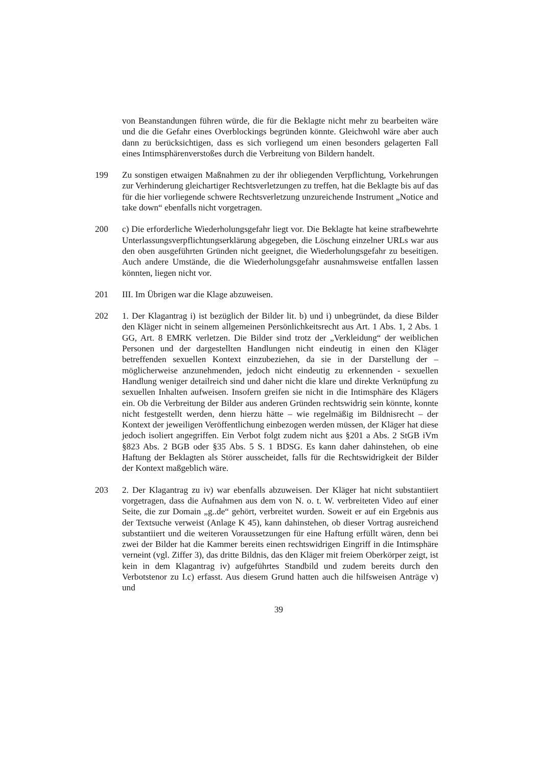von Beanstandungen führen würde, die für die Beklagte nicht mehr zu bearbeiten wäre und die die Gefahr eines Overblockings begründen könnte. Gleichwohl wäre aber auch dann zu berücksichtigen, dass es sich vorliegend um einen besonders gelagerten Fall eines Intimsphärenverstoßes durch die Verbreitung von Bildern handelt.
199 Zu sonstigen etwaigen Maßnahmen zu der ihr obliegenden Verpflichtung, Vorkehrungen zur Verhinderung gleichartiger Rechtsverletzungen zu treffen, hat die Beklagte bis auf das für die hier vorliegende schwere Rechtsverletzung unzureichende Instrument „Notice and take down“ ebenfalls nicht vorgetragen.
200 c) Die erforderliche Wiederholungsgefahr liegt vor. Die Beklagte hat keine strafbewehrte Unterlassungsverpflichtungserklärung abgegeben, die Löschung einzelner URLs war aus den oben ausgeführten Gründen nicht geeignet, die Wiederholungsgefahr zu beseitigen. Auch andere Umstände, die die Wiederholungsgefahr ausnahmsweise entfallen lassen könnten, liegen nicht vor.
201 III. Im Übrigen war die Klage abzuweisen.
202 1. Der Klagantrag i) ist bezüglich der Bilder lit. b) und i) unbegründet, da diese Bilder den Kläger nicht in seinem allgemeinen Persönlichkeitsrecht aus Art. 1 Abs. 1, 2 Abs. 1 GG, Art. 8 EMRK verletzen. Die Bilder sind trotz der „Verkleidung“ der weiblichen Personen und der dargestellten Handlungen nicht eindeutig in einen den Kläger betreffenden sexuellen Kontext einzubeziehen, da sie in der Darstellung der – möglicherweise anzunehmenden, jedoch nicht eindeutig zu erkennenden - sexuellen Handlung weniger detailreich sind und daher nicht die klare und direkte Verknüpfung zu sexuellen Inhalten aufweisen. Insofern greifen sie nicht in die Intimsphäre des Klägers ein. Ob die Verbreitung der Bilder aus anderen Gründen rechtswidrig sein könnte, konnte nicht festgestellt werden, denn hierzu hätte – wie regelmäßig im Bildnisrecht – der Kontext der jeweiligen Veröffentlichung einbezogen werden müssen, der Kläger hat diese jedoch isoliert angegriffen. Ein Verbot folgt zudem nicht aus §201 a Abs. 2 StGB iVm §823 Abs. 2 BGB oder §35 Abs. 5 S. 1 BDSG. Es kann daher dahinstehen, ob eine Haftung der Beklagten als Störer ausscheidet, falls für die Rechtswidrigkeit der Bilder der Kontext maßgeblich wäre.
203 2. Der Klagantrag zu iv) war ebenfalls abzuweisen. Der Kläger hat nicht substantiiert vorgetragen, dass die Aufnahmen aus dem von N. o. t. W. verbreiteten Video auf einer Seite, die zur Domain „g..de“ gehört, verbreitet wurden. Soweit er auf ein Ergebnis aus der Textsuche verweist (Anlage K 45), kann dahinstehen, ob dieser Vortrag ausreichend substantiiert und die weiteren Voraussetzungen für eine Haftung erfüllt wären, denn bei zwei der Bilder hat die Kammer bereits einen rechtswidrigen Eingriff in die Intimsphäre verneint (vgl. Ziffer 3), das dritte Bildnis, das den Kläger mit freiem Oberkörper zeigt, ist kein in dem Klagantrag iv) aufgeführtes Standbild und zudem bereits durch den Verbotstenor zu I.c) erfasst. Aus diesem Grund hatten auch die hilfsweisen Anträge v) und
39